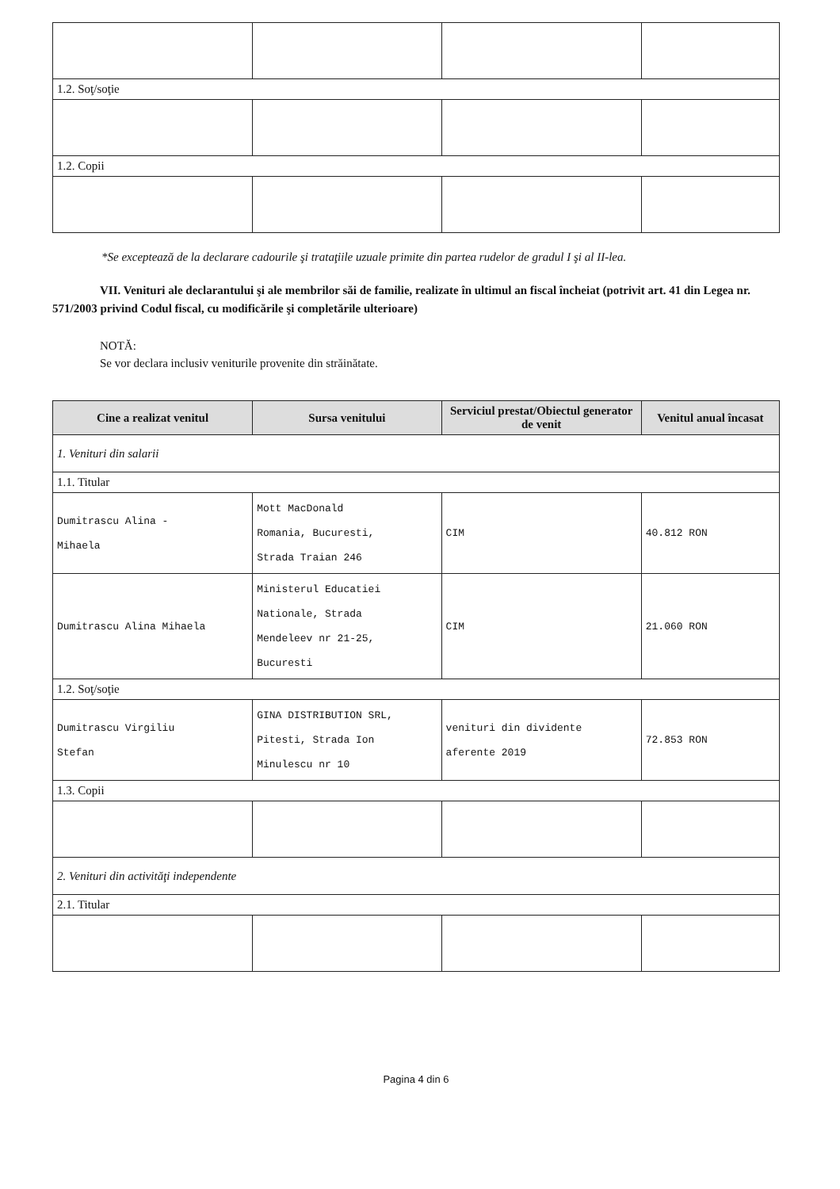| 1.2. Soţ/soţie | | | |
| 1.2. Copii | | | |
*Se exceptează de la declarare cadourile şi trataţiile uzuale primite din partea rudelor de gradul I şi al II-lea.
VII. Venituri ale declarantului şi ale membrilor săi de familie, realizate în ultimul an fiscal încheiat (potrivit art. 41 din Legea nr. 571/2003 privind Codul fiscal, cu modificările şi completările ulterioare)
NOTĂ:
Se vor declara inclusiv veniturile provenite din străinătate.
| Cine a realizat venitul | Sursa venitului | Serviciul prestat/Obiectul generator de venit | Venitul anual încasat |
| --- | --- | --- | --- |
| 1. Venituri din salarii | | | |
| 1.1. Titular | | | |
| Dumitrascu Alina - Mihaela | Mott MacDonald Romania, Bucuresti, Strada Traian 246 | CIM | 40.812 RON |
| Dumitrascu Alina Mihaela | Ministerul Educatiei Nationale, Strada Mendeleev nr 21-25, Bucuresti | CIM | 21.060 RON |
| 1.2. Soţ/soţie | | | |
| Dumitrascu Virgiliu Stefan | GINA DISTRIBUTION SRL, Pitesti, Strada Ion Minulescu nr 10 | venituri din dividente aferente 2019 | 72.853 RON |
| 1.3. Copii | | | |
| 2. Venituri din activităţi independente | | | |
| 2.1. Titular | | | |
Pagina 4 din 6